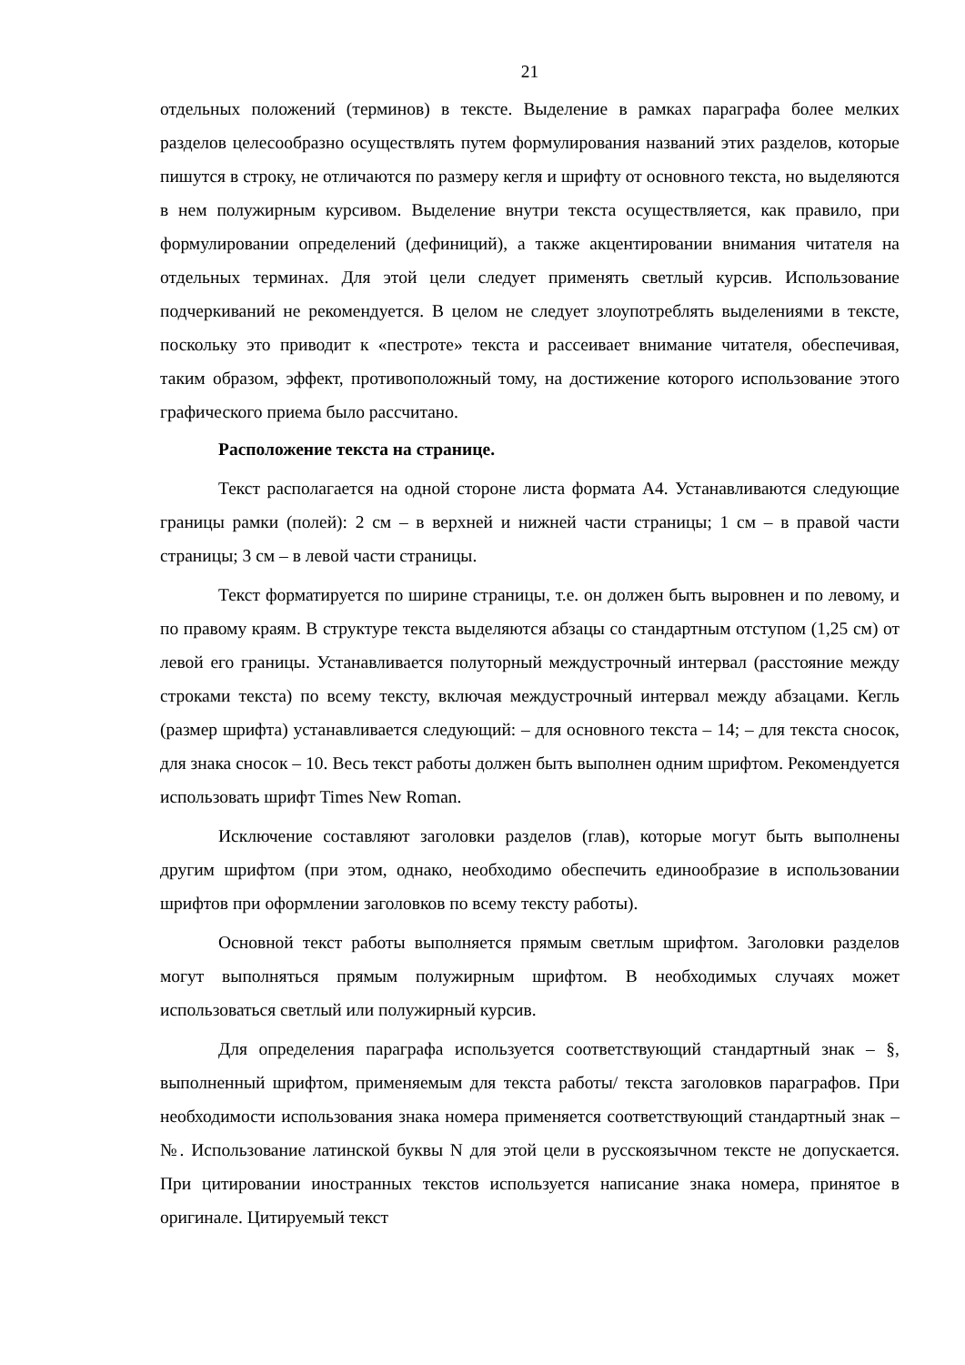21
отдельных положений (терминов) в тексте. Выделение в рамках параграфа более мелких разделов целесообразно осуществлять путем формулирования названий этих разделов, которые пишутся в строку, не отличаются по размеру кегля и шрифту от основного текста, но выделяются в нем полужирным курсивом. Выделение внутри текста осуществляется, как правило, при формулировании определений (дефиниций), а также акцентировании внимания читателя на отдельных терминах. Для этой цели следует применять светлый курсив. Использование подчеркиваний не рекомендуется. В целом не следует злоупотреблять выделениями в тексте, поскольку это приводит к «пестроте» текста и рассеивает внимание читателя, обеспечивая, таким образом, эффект, противоположный тому, на достижение которого использование этого графического приема было рассчитано.
Расположение текста на странице.
Текст располагается на одной стороне листа формата А4. Устанавливаются следующие границы рамки (полей): 2 см – в верхней и нижней части страницы; 1 см – в правой части страницы; 3 см – в левой части страницы.
Текст форматируется по ширине страницы, т.е. он должен быть выровнен и по левому, и по правому краям. В структуре текста выделяются абзацы со стандартным отступом (1,25 см) от левой его границы. Устанавливается полуторный междустрочный интервал (расстояние между строками текста) по всему тексту, включая междустрочный интервал между абзацами. Кегль (размер шрифта) устанавливается следующий: – для основного текста – 14; – для текста сносок, для знака сносок – 10. Весь текст работы должен быть выполнен одним шрифтом. Рекомендуется использовать шрифт Times New Roman.
Исключение составляют заголовки разделов (глав), которые могут быть выполнены другим шрифтом (при этом, однако, необходимо обеспечить единообразие в использовании шрифтов при оформлении заголовков по всему тексту работы).
Основной текст работы выполняется прямым светлым шрифтом. Заголовки разделов могут выполняться прямым полужирным шрифтом. В необходимых случаях может использоваться светлый или полужирный курсив.
Для определения параграфа используется соответствующий стандартный знак – §, выполненный шрифтом, применяемым для текста работы/ текста заголовков параграфов. При необходимости использования знака номера применяется соответствующий стандартный знак – №. Использование латинской буквы N для этой цели в русскоязычном тексте не допускается. При цитировании иностранных текстов используется написание знака номера, принятое в оригинале. Цитируемый текст